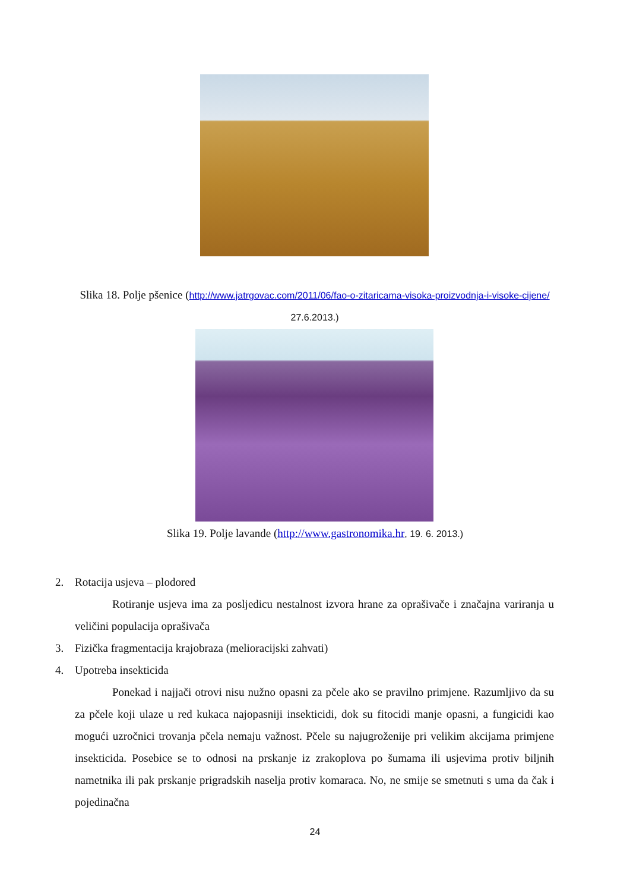Slika 18. Polje pšenice (http://www.jatrgovac.com/2011/06/fao-o-zitaricama-visoka-proizvodnja-i-visoke-cijene/ 27.6.2013.)
Slika 19. Polje lavande (http://www.gastronomika.hr, 19. 6. 2013.)
2. Rotacija usjeva – plodored
Rotiranje usjeva ima za posljedicu nestalnost izvora hrane za oprašivače i značajna variranja u veličini populacija oprašivača
3. Fizička fragmentacija krajobraza (melioracijski zahvati)
4. Upotreba insekticida
Ponekad i najjači otrovi nisu nužno opasni za pčele ako se pravilno primjene. Razumljivo da su za pčele koji ulaze u red kukaca najopasniji insekticidi, dok su fitocidi manje opasni, a fungicidi kao mogući uzročnici trovanja pčela nemaju važnost. Pčele su najugroženije pri velikim akcijama primjene insekticida. Posebice se to odnosi na prskanje iz zrakoplova po šumama ili usjevima protiv biljnih nametnika ili pak prskanje prigradskih naselja protiv komaraca. No, ne smije se smetnuti s uma da čak i pojedinačna
24